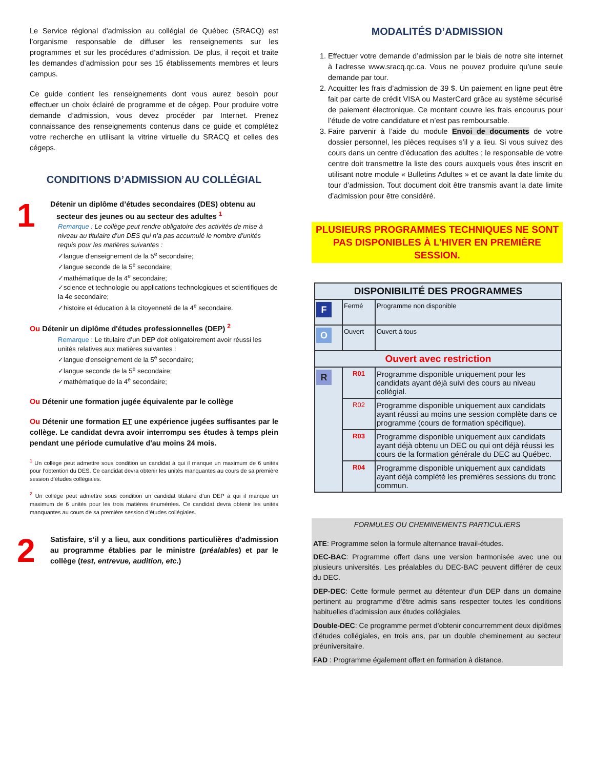Le Service régional d'admission au collégial de Québec (SRACQ) est l’organisme responsable de diffuser les renseignements sur les programmes et sur les procédures d’admission. De plus, il reçoit et traite les demandes d’admission pour ses 15 établissements membres et leurs campus.
Ce guide contient les renseignements dont vous aurez besoin pour effectuer un choix éclairé de programme et de cégep. Pour produire votre demande d’admission, vous devez procéder par Internet. Prenez connaissance des renseignements contenus dans ce guide et complétez votre recherche en utilisant la vitrine virtuelle du SRACQ et celles des cégeps.
CONDITIONS D’ADMISSION AU COLLÉGIAL
1
Détenir un diplôme d’études secondaires (DES) obtenu au
secteur des jeunes ou au secteur des adultes <sup>1</sup>
Remarque : Le collège peut rendre obligatoire des activités de mise à niveau au titulaire d’un DES qui n’a pas accumulé le nombre d’unités requis pour les matières suivantes :
✓langue d'enseignement de la 5<sup>e</sup> secondaire;
✓langue seconde de la 5<sup>e</sup> secondaire;
✓mathématique de la 4<sup>e</sup> secondaire;
✓science et technologie ou applications technologiques et scientifiques de la 4e secondaire;
✓histoire et éducation à la citoyenneté de la 4<sup>e</sup> secondaire.
Ou Détenir un diplôme d'études professionnelles (DEP) <sup>2</sup>
Remarque : Le titulaire d’un DEP doit obligatoirement avoir réussi les unités relatives aux matières suivantes :
✓langue d'enseignement de la 5<sup>e</sup> secondaire;
✓langue seconde de la 5<sup>e</sup> secondaire;
✓mathématique de la 4<sup>e</sup> secondaire;
Ou Détenir une formation jugée équivalente par le collège
Ou Détenir une formation ET une expérience jugées suffisantes par le collège. Le candidat devra avoir interrompu ses études à temps plein pendant une période cumulative d'au moins 24 mois.
<sup>1</sup> Un collège peut admettre sous condition un candidat à qui il manque un maximum de 6 unités pour l’obtention du DES. Ce candidat devra obtenir les unités manquantes au cours de sa première session d’études collégiales.
<sup>2</sup> Un collège peut admettre sous condition un candidat titulaire d’un DEP à qui il manque un maximum de 6 unités pour les trois matières énumérées. Ce candidat devra obtenir les unités manquantes au cours de sa première session d’études collégiales.
2
Satisfaire, s’il y a lieu, aux conditions particulières d'admission au programme établies par le ministre (préalables) et par le collège (test, entrevue, audition, etc.)
MODALITÉS D’ADMISSION
1. Effectuer votre demande d’admission par le biais de notre site internet à l’adresse www.sracq.qc.ca. Vous ne pouvez produire qu’une seule demande par tour.
2. Acquitter les frais d’admission de 39 $. Un paiement en ligne peut être fait par carte de crédit VISA ou MasterCard grâce au système sécurisé de paiement électronique. Ce montant couvre les frais encourus pour l’étude de votre candidature et n’est pas remboursable.
3. Faire parvenir à l’aide du module Envoi de documents de votre dossier personnel, les pièces requises s’il y a lieu. Si vous suivez des cours dans un centre d’éducation des adultes ; le responsable de votre centre doit transmettre la liste des cours auxquels vous êtes inscrit en utilisant notre module « Bulletins Adultes » et ce avant la date limite du tour d’admission. Tout document doit être transmis avant la date limite d’admission pour être considéré.
PLUSIEURS PROGRAMMES TECHNIQUES NE SONT PAS DISPONIBLES À L’HIVER EN PREMIÈRE SESSION.
| DISPONIBILITÉ DES PROGRAMMES | | |
| --- | --- | --- |
| F | Fermé | Programme non disponible |
| O | Ouvert | Ouvert à tous |
| Ouvert avec restriction | | |
| R | R01 | Programme disponible uniquement pour les candidats ayant déjà suivi des cours au niveau collégial. |
| | R02 | Programme disponible uniquement aux candidats ayant réussi au moins une session complète dans ce programme (cours de formation spécifique). |
| | R03 | Programme disponible uniquement aux candidats ayant déjà obtenu un DEC ou qui ont déjà réussi les cours de la formation générale du DEC au Québec. |
| | R04 | Programme disponible uniquement aux candidats ayant déjà complété les premières sessions du tronc commun. |
FORMULES OU CHEMINEMENTS PARTICULIERS
ATE: Programme selon la formule alternance travail-études.
DEC-BAC: Programme offert dans une version harmonisée avec une ou plusieurs universités. Les préalables du DEC-BAC peuvent différer de ceux du DEC.
DEP-DEC: Cette formule permet au détenteur d’un DEP dans un domaine pertinent au programme d’être admis sans respecter toutes les conditions habituelles d’admission aux études collégiales.
Double-DEC: Ce programme permet d’obtenir concurremment deux diplômes d’études collégiales, en trois ans, par un double cheminement au secteur préuniversitaire.
FAD : Programme également offert en formation à distance.